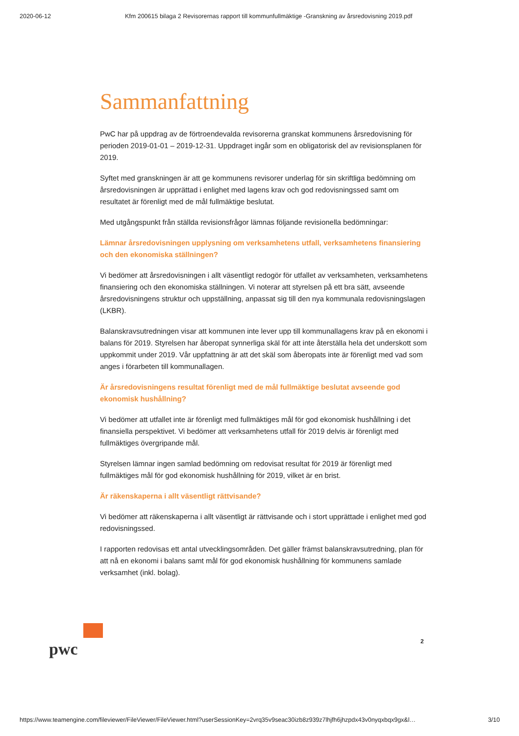2020-06-12 Kfm 200615 bilaga 2 Revisorernas rapport till kommunfullmäktige -Granskning av årsredovisning 2019.pdf
Sammanfattning
PwC har på uppdrag av de förtroendevalda revisorerna granskat kommunens årsredovisning för perioden 2019-01-01 – 2019-12-31. Uppdraget ingår som en obligatorisk del av revisionsplanen för 2019.
Syftet med granskningen är att ge kommunens revisorer underlag för sin skriftliga bedömning om årsredovisningen är upprättad i enlighet med lagens krav och god redovisningssed samt om resultatet är förenligt med de mål fullmäktige beslutat.
Med utgångspunkt från ställda revisionsfrågor lämnas följande revisionella bedömningar:
Lämnar årsredovisningen upplysning om verksamhetens utfall, verksamhetens finansiering och den ekonomiska ställningen?
Vi bedömer att årsredovisningen i allt väsentligt redogör för utfallet av verksamheten, verksamhetens finansiering och den ekonomiska ställningen. Vi noterar att styrelsen på ett bra sätt, avseende årsredovisningens struktur och uppställning, anpassat sig till den nya kommunala redovisningslagen (LKBR).
Balanskravsutredningen visar att kommunen inte lever upp till kommunallagens krav på en ekonomi i balans för 2019. Styrelsen har åberopat synnerliga skäl för att inte återställa hela det underskott som uppkommit under 2019. Vår uppfattning är att det skäl som åberopats inte är förenligt med vad som anges i förarbeten till kommunallagen.
Är årsredovisningens resultat förenligt med de mål fullmäktige beslutat avseende god ekonomisk hushållning?
Vi bedömer att utfallet inte är förenligt med fullmäktiges mål för god ekonomisk hushållning i det finansiella perspektivet. Vi bedömer att verksamhetens utfall för 2019 delvis är förenligt med fullmäktiges övergripande mål.
Styrelsen lämnar ingen samlad bedömning om redovisat resultat för 2019 är förenligt med fullmäktiges mål för god ekonomisk hushållning för 2019, vilket är en brist.
Är räkenskaperna i allt väsentligt rättvisande?
Vi bedömer att räkenskaperna i allt väsentligt är rättvisande och i stort upprättade i enlighet med god redovisningssed.
I rapporten redovisas ett antal utvecklingsområden. Det gäller främst balanskravsutredning, plan för att nå en ekonomi i balans samt mål för god ekonomisk hushållning för kommunens samlade verksamhet (inkl. bolag).
pwc
2
https://www.teamengine.com/fileviewer/FileViewer/FileViewer.html?userSessionKey=2vrq35v9seac30izb8z939z7lhjfh6jhzpdx43v0nyqxbqx9gx&l… 3/10